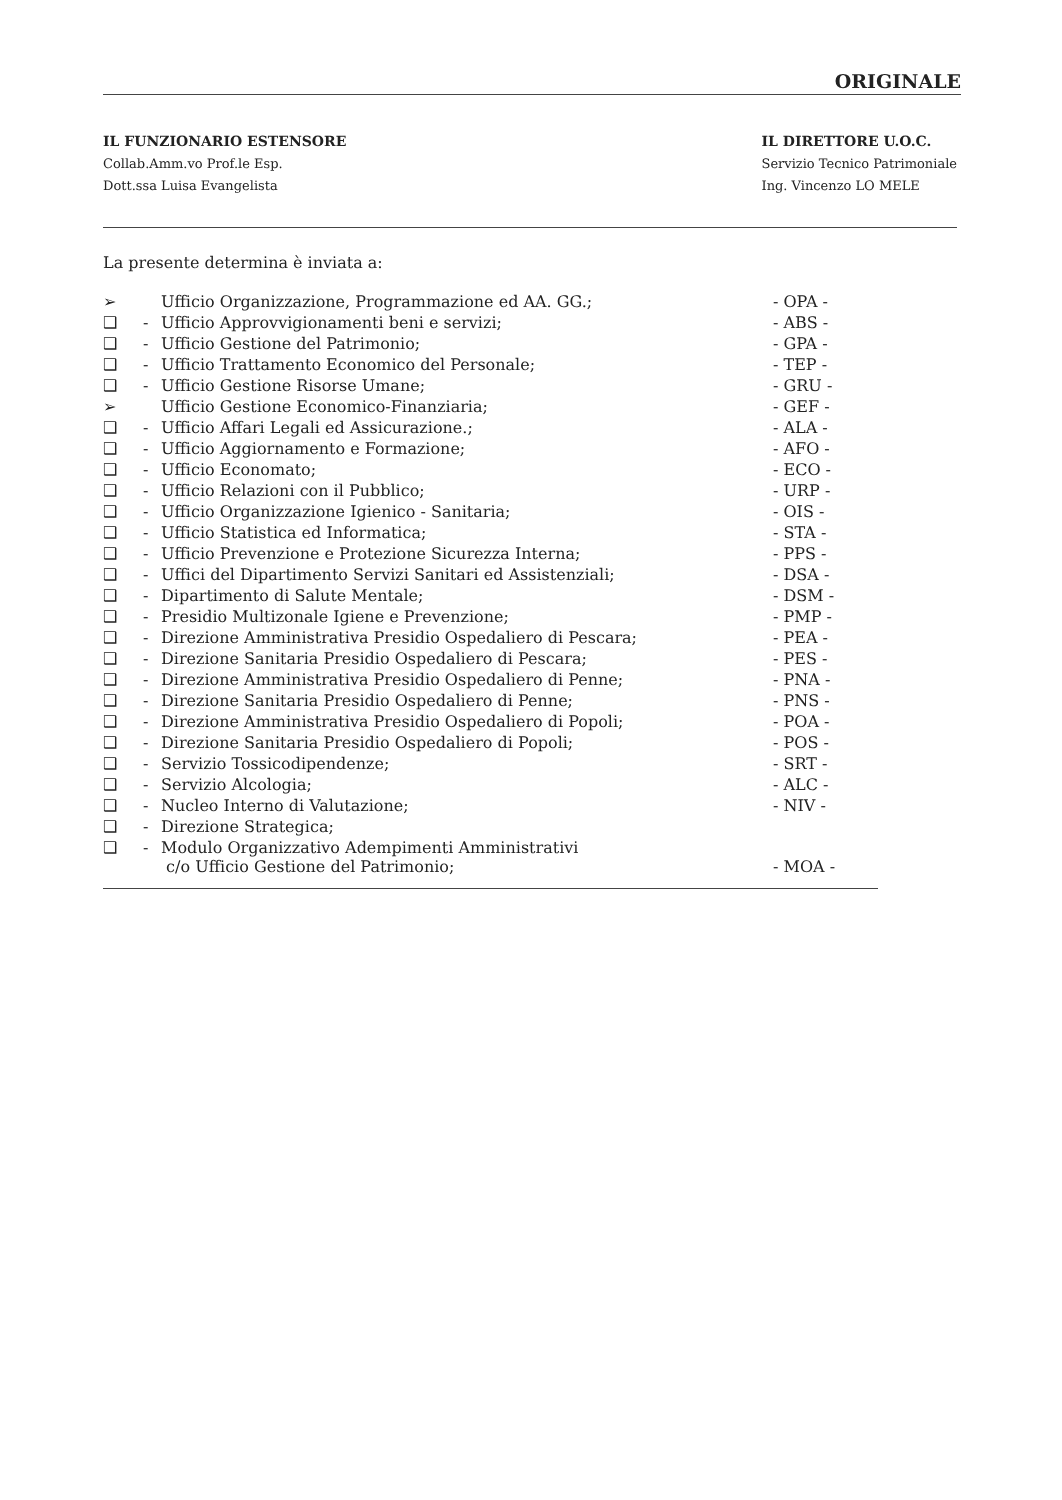ORIGINALE
IL FUNZIONARIO ESTENSORE
Collab.Amm.vo Prof.le Esp.
Dott.ssa Luisa Evangelista
IL DIRETTORE U.O.C.
Servizio Tecnico Patrimoniale
Ing. Vincenzo LO MELE
La presente determina è inviata a:
| ➢ | | Ufficio Organizzazione, Programmazione ed AA. GG.; | - OPA - |
| ❑ | - | Ufficio Approvvigionamenti beni e servizi; | - ABS - |
| ❑ | - | Ufficio Gestione del Patrimonio; | - GPA - |
| ❑ | - | Ufficio Trattamento Economico del Personale; | - TEP - |
| ❑ | - | Ufficio Gestione Risorse Umane; | - GRU - |
| ➢ | | Ufficio Gestione Economico-Finanziaria; | - GEF - |
| ❑ | - | Ufficio Affari Legali ed Assicurazione.; | - ALA - |
| ❑ | - | Ufficio Aggiornamento e Formazione; | - AFO - |
| ❑ | - | Ufficio Economato; | - ECO - |
| ❑ | - | Ufficio Relazioni con il Pubblico; | - URP - |
| ❑ | - | Ufficio Organizzazione Igienico - Sanitaria; | - OIS - |
| ❑ | - | Ufficio Statistica ed Informatica; | - STA - |
| ❑ | - | Ufficio Prevenzione e Protezione Sicurezza Interna; | - PPS - |
| ❑ | - | Uffici del Dipartimento Servizi Sanitari ed Assistenziali; | - DSA - |
| ❑ | - | Dipartimento di Salute Mentale; | - DSM - |
| ❑ | - | Presidio Multizonale Igiene e Prevenzione; | - PMP - |
| ❑ | - | Direzione Amministrativa Presidio Ospedaliero di Pescara; | - PEA - |
| ❑ | - | Direzione Sanitaria Presidio Ospedaliero di Pescara; | - PES - |
| ❑ | - | Direzione Amministrativa Presidio Ospedaliero di Penne; | - PNA - |
| ❑ | - | Direzione Sanitaria Presidio Ospedaliero di Penne; | - PNS - |
| ❑ | - | Direzione Amministrativa Presidio Ospedaliero di Popoli; | - POA - |
| ❑ | - | Direzione Sanitaria Presidio Ospedaliero di Popoli; | - POS - |
| ❑ | - | Servizio Tossicodipendenze; | - SRT - |
| ❑ | - | Servizio Alcologia; | - ALC - |
| ❑ | - | Nucleo Interno di Valutazione; | - NIV - |
| ❑ | - | Direzione Strategica; | |
| ❑ | - | Modulo Organizzativo Adempimenti Amministrativi c/o Ufficio Gestione del Patrimonio; | - MOA - |